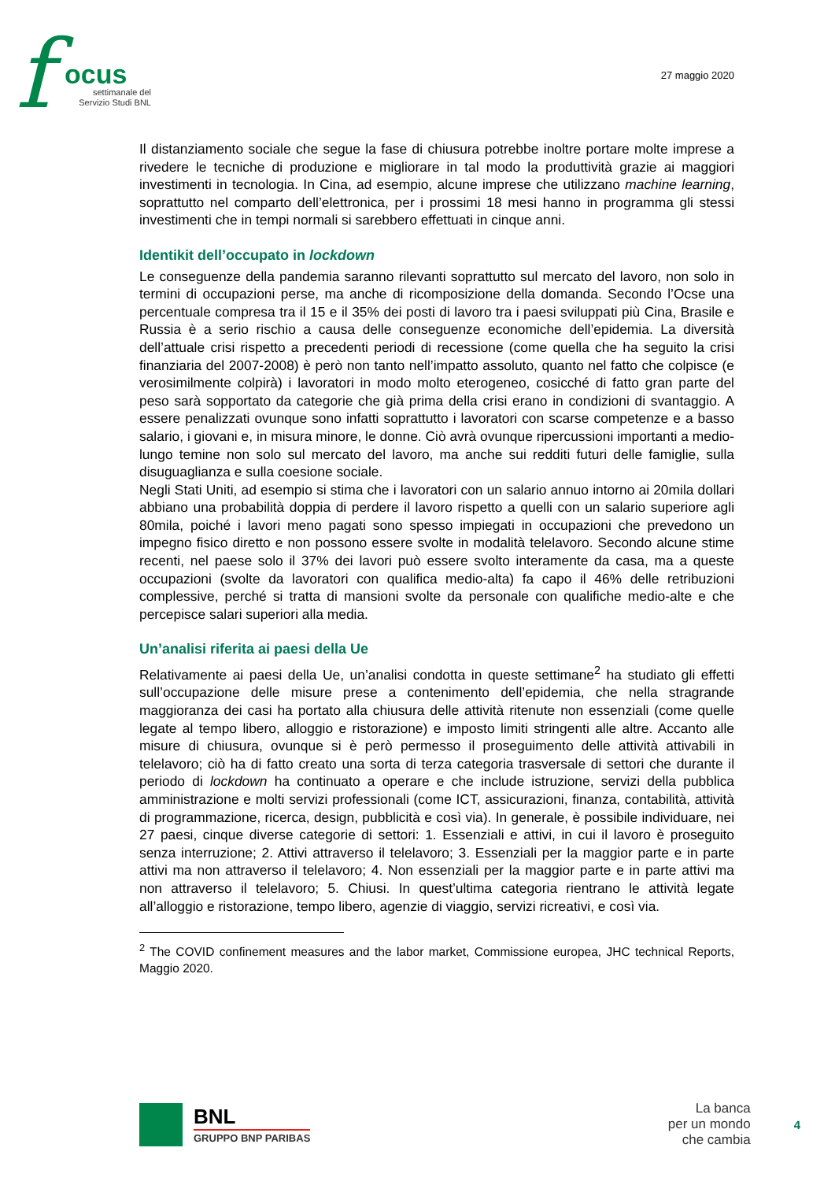f ocus
settimanale del
Servizio Studi BNL
27 maggio 2020
Il distanziamento sociale che segue la fase di chiusura potrebbe inoltre portare molte imprese a rivedere le tecniche di produzione e migliorare in tal modo la produttività grazie ai maggiori investimenti in tecnologia. In Cina, ad esempio, alcune imprese che utilizzano machine learning, soprattutto nel comparto dell’elettronica, per i prossimi 18 mesi hanno in programma gli stessi investimenti che in tempi normali si sarebbero effettuati in cinque anni.
Identikit dell’occupato in lockdown
Le conseguenze della pandemia saranno rilevanti soprattutto sul mercato del lavoro, non solo in termini di occupazioni perse, ma anche di ricomposizione della domanda. Secondo l’Ocse una percentuale compresa tra il 15 e il 35% dei posti di lavoro tra i paesi sviluppati più Cina, Brasile e Russia è a serio rischio a causa delle conseguenze economiche dell’epidemia. La diversità dell’attuale crisi rispetto a precedenti periodi di recessione (come quella che ha seguito la crisi finanziaria del 2007-2008) è però non tanto nell’impatto assoluto, quanto nel fatto che colpisce (e verosimilmente colpirà) i lavoratori in modo molto eterogeneo, cosicché di fatto gran parte del peso sarà sopportato da categorie che già prima della crisi erano in condizioni di svantaggio. A essere penalizzati ovunque sono infatti soprattutto i lavoratori con scarse competenze e a basso salario, i giovani e, in misura minore, le donne. Ciò avrà ovunque ripercussioni importanti a medio-lungo temine non solo sul mercato del lavoro, ma anche sui redditi futuri delle famiglie, sulla disuguaglianza e sulla coesione sociale.
Negli Stati Uniti, ad esempio si stima che i lavoratori con un salario annuo intorno ai 20mila dollari abbiano una probabilità doppia di perdere il lavoro rispetto a quelli con un salario superiore agli 80mila, poiché i lavori meno pagati sono spesso impiegati in occupazioni che prevedono un impegno fisico diretto e non possono essere svolte in modalità telelavoro. Secondo alcune stime recenti, nel paese solo il 37% dei lavori può essere svolto interamente da casa, ma a queste occupazioni (svolte da lavoratori con qualifica medio-alta) fa capo il 46% delle retribuzioni complessive, perché si tratta di mansioni svolte da personale con qualifiche medio-alte e che percepisce salari superiori alla media.
Un’analisi riferita ai paesi della Ue
Relativamente ai paesi della Ue, un’analisi condotta in queste settimane<sup>2</sup> ha studiato gli effetti sull’occupazione delle misure prese a contenimento dell’epidemia, che nella stragrande maggioranza dei casi ha portato alla chiusura delle attività ritenute non essenziali (come quelle legate al tempo libero, alloggio e ristorazione) e imposto limiti stringenti alle altre. Accanto alle misure di chiusura, ovunque si è però permesso il proseguimento delle attività attivabili in telelavoro; ciò ha di fatto creato una sorta di terza categoria trasversale di settori che durante il periodo di lockdown ha continuato a operare e che include istruzione, servizi della pubblica amministrazione e molti servizi professionali (come ICT, assicurazioni, finanza, contabilità, attività di programmazione, ricerca, design, pubblicità e così via). In generale, è possibile individuare, nei 27 paesi, cinque diverse categorie di settori: 1. Essenziali e attivi, in cui il lavoro è proseguito senza interruzione; 2. Attivi attraverso il telelavoro; 3. Essenziali per la maggior parte e in parte attivi ma non attraverso il telelavoro; 4. Non essenziali per la maggior parte e in parte attivi ma non attraverso il telelavoro; 5. Chiusi. In quest’ultima categoria rientrano le attività legate all’alloggio e ristorazione, tempo libero, agenzie di viaggio, servizi ricreativi, e così via.
<sup>2</sup> The COVID confinement measures and the labor market, Commissione europea, JHC technical Reports, Maggio 2020.
BNL
GRUPPO BNP PARIBAS
La banca
per un mondo
che cambia
4